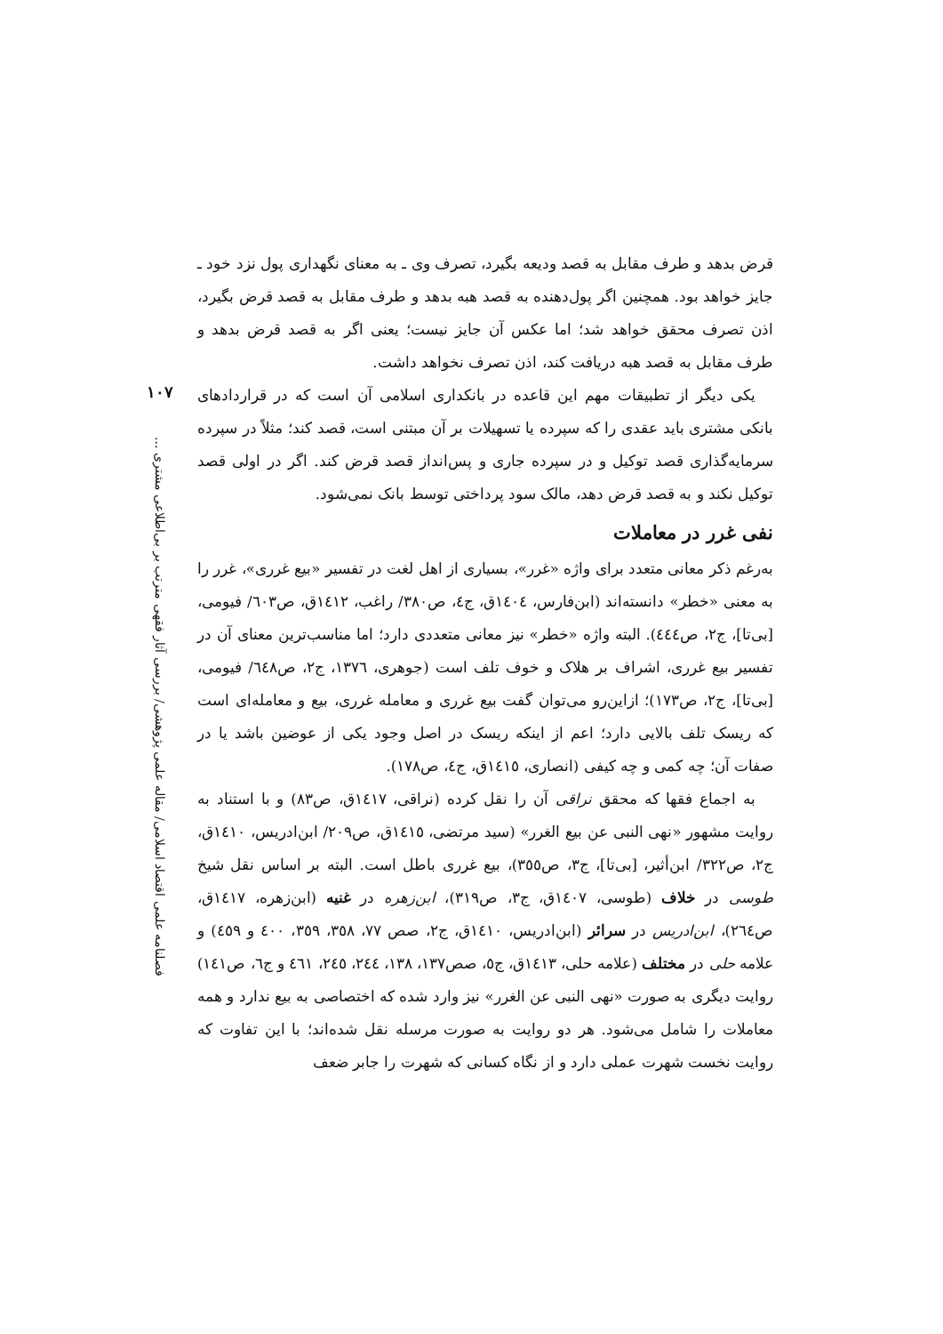قرض بدهد و طرف مقابل به قصد ودیعه بگیرد، تصرف وی ـ به معنای نگهداری پول نزد خود ـ جایز خواهد بود. همچنین اگر پول‌دهنده به قصد هبه بدهد و طرف مقابل به قصد قرض بگیرد، اذن تصرف محقق خواهد شد؛ اما عکس آن جایز نیست؛ یعنی اگر به قصد قرض بدهد و طرف مقابل به قصد هبه دریافت کند، اذن تصرف نخواهد داشت.
یکی دیگر از تطبیقات مهم این قاعده در بانکداری اسلامی آن است که در قراردادهای بانکی مشتری باید عقدی را که سپرده یا تسهیلات بر آن مبتنی است، قصد کند؛ مثلاً در سپرده سرمایه‌گذاری قصد توکیل و در سپرده جاری و پس‌انداز قصد قرض کند. اگر در اولی قصد توکیل نکند و به قصد قرض دهد، مالک سود پرداختی توسط بانک نمی‌شود.
نفی غرر در معاملات
به‌رغم ذکر معانی متعدد برای واژه «غرر»، بسیاری از اهل لغت در تفسیر «بیع غرری»، غرر را به معنی «خطر» دانسته‌اند (ابن‌فارس، ١٤٠٤ق، ج٤، ص٣٨٠/ راغب، ١٤١٢ق، ص٦٠٣/ فیومی، [بی‌تا]، ج٢، ص٤٤٤). البته واژه «خطر» نیز معانی متعددی دارد؛ اما مناسب‌ترین معنای آن در تفسیر بیع غرری، اشراف بر هلاک و خوف تلف است (جوهری، ١٣٧٦، ج٢، ص٦٤٨/ فیومی، [بی‌تا]، ج٢، ص١٧٣)؛ ازاین‌رو می‌توان گفت بیع غرری و معامله غرری، بیع و معامله‌ای است که ریسک تلف بالایی دارد؛ اعم از اینکه ریسک در اصل وجود یکی از عوضین باشد یا در صفات آن؛ چه کمی و چه کیفی (انصاری، ١٤١٥ق، ج٤، ص١٧٨).
به اجماع فقها که محقق نراقی آن را نقل کرده (نراقی، ١٤١٧ق، ص٨٣) و با استناد به روایت مشهور «نهی النبی عن بیع الغرر» (سید مرتضی، ١٤١٥ق، ص٢٠٩/ ابن‌ادریس، ١٤١٠ق، ج٢، ص٣٢٢/ ابن‌أثیر، [بی‌تا]، ج٣، ص٣٥٥)، بیع غرری باطل است. البته بر اساس نقل شیخ طوسی در خلاف (طوسی، ١٤٠٧ق، ج٣، ص٣١٩)، ابن‌زهره در غنیه (ابن‌زهره، ١٤١٧ق، ص٢٦٤)، ابن‌ادریس در سرائر (ابن‌ادریس، ١٤١٠ق، ج٢، صص ٧٧، ٣٥٨، ٣٥٩، ٤٠٠ و ٤٥٩) و علامه حلی در مختلف (علامه حلی، ١٤١٣ق، ج٥، صص١٣٧، ١٣٨، ٢٤٤، ٢٤٥، ٤٦١ و ج٦، ص١٤١) روایت دیگری به صورت «نهی النبی عن الغرر» نیز وارد شده که اختصاصی به بیع ندارد و همه معاملات را شامل می‌شود. هر دو روایت به صورت مرسله نقل شده‌اند؛ با این تفاوت که روایت نخست شهرت عملی دارد و از نگاه کسانی که شهرت را جابر ضعف
١٠٧
فصلنامه علمی اقتصاد اسلامی/ مقاله علمی پژوهشی/ بررسی آثار فقهی مترتب بر بی‌اطلاعی مشتری ...